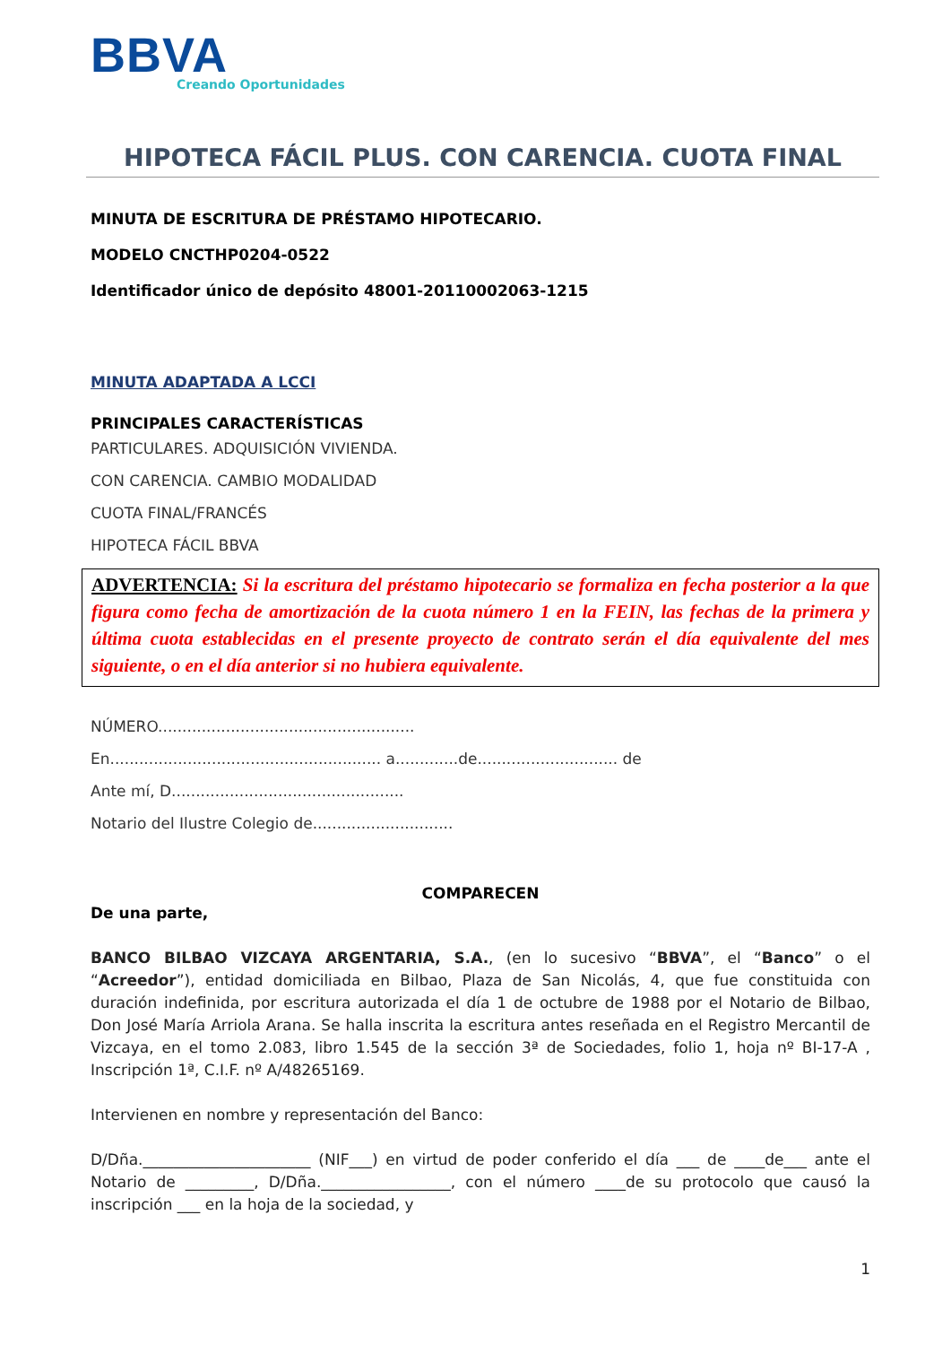BBVA
Creando Oportunidades
HIPOTECA FÁCIL PLUS. CON CARENCIA. CUOTA FINAL
MINUTA DE ESCRITURA DE PRÉSTAMO HIPOTECARIO.
MODELO CNCTHP0204-0522
Identificador único de depósito 48001-20110002063-1215
MINUTA ADAPTADA A LCCI
PRINCIPALES CARACTERÍSTICAS
PARTICULARES. ADQUISICIÓN VIVIENDA.
CON CARENCIA. CAMBIO MODALIDAD
CUOTA FINAL/FRANCÉS
HIPOTECA FÁCIL BBVA
ADVERTENCIA: Si la escritura del préstamo hipotecario se formaliza en fecha posterior a la que figura como fecha de amortización de la cuota número 1 en la FEIN, las fechas de la primera y última cuota establecidas en el presente proyecto de contrato serán el día equivalente del mes siguiente, o en el día anterior si no hubiera equivalente.
NÚMERO.....................................................
En........................................................ a.............de............................. de
Ante mí, D................................................
Notario del Ilustre Colegio de.............................
COMPARECEN
De una parte,
BANCO BILBAO VIZCAYA ARGENTARIA, S.A., (en lo sucesivo “BBVA”, el “Banco” o el “Acreedor”), entidad domiciliada en Bilbao, Plaza de San Nicolás, 4, que fue constituida con duración indefinida, por escritura autorizada el día 1 de octubre de 1988 por el Notario de Bilbao, Don José María Arriola Arana. Se halla inscrita la escritura antes reseñada en el Registro Mercantil de Vizcaya, en el tomo 2.083, libro 1.545 de la sección 3ª de Sociedades, folio 1, hoja nº BI-17-A , Inscripción 1ª, C.I.F. nº A/48265169.
Intervienen en nombre y representación del Banco:
D/Dña.______________________ (NIF___) en virtud de poder conferido el día ___ de ____de___ ante el Notario de _________, D/Dña._________________, con el número ____de su protocolo que causó la inscripción ___ en la hoja de la sociedad, y
1